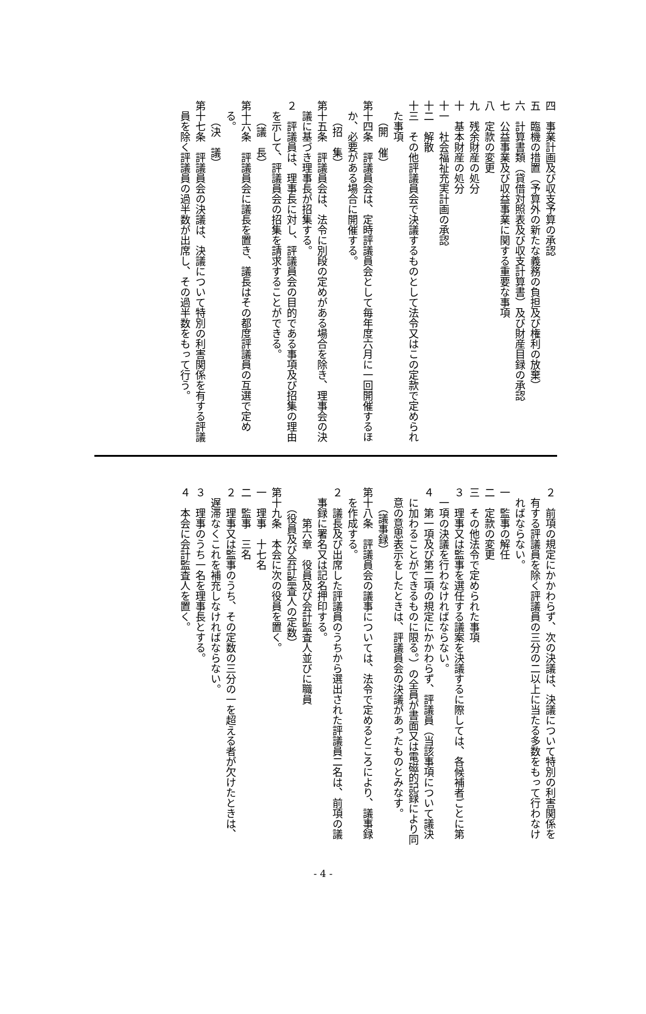四　事業計画及び収支予算の承認
五　臨機の措置（予算外の新たな義務の負担及び権利の放棄）
六　計算書類（貸借対照表及び収支計算書）及び財産目録の承認
七　公益事業及び収益事業に関する重要な事項
八　定款の変更
九　残余財産の処分
十　基本財産の処分
十一　社会福祉充実計画の承認
十二　解散
十三　その他評議員会で決議するものとして法令又はこの定款で定められた事項
（開　催）
第十四条　評議員会は、定時評議員会として毎年度六月に一回開催するほか、必要がある場合に開催する。
（招　集）
第十五条　評議員会は、法令に別段の定めがある場合を除き、理事会の決議に基づき理事長が招集する。
２　評議員は、理事長に対し、評議員会の目的である事項及び招集の理由を示して、評議員会の招集を請求することができる。
（議　長）
第十六条　評議員会に議長を置き、議長はその都度評議員の互選で定める。
（決　議）
第十七条　評議員会の決議は、決議について特別の利害関係を有する評議員を除く評議員の過半数が出席し、その過半数をもって行う。
２　前項の規定にかかわらず、次の決議は、決議について特別の利害関係を有する評議員を除く評議員の三分の二以上に当たる多数をもって行わなければならない。
一　監事の解任
二　定款の変更
三　その他法令で定められた事項
３　理事又は監事を選任する議案を決議するに際しては、各候補者ごとに第一項の決議を行わなければならない。
４　第一項及び第二項の規定にかかわらず、評議員（当該事項について議決に加わることができるものに限る。）の全員が書面又は電磁的記録により同意の意思表示をしたときは、評議員会の決議があったものとみなす。
（議事録）
第十八条　評議員会の議事については、法令で定めるところにより、議事録を作成する。
２　議長及び出席した評議員のうちから選出された評議員二名は、前項の議事録に署名又は記名押印する。
第六章　役員及び会計監査人並びに職員
（役員及び会計監査人の定数）
第十九条　本会に次の役員を置く。
一　理事　十七名
二　監事　三名
２　理事又は監事のうち、その定数の三分の一を超える者が欠けたときは、遅滞なくこれを補充しなければならない。
３　理事のうち一名を理事長とする。
４　本会に会計監査人を置く。
- 4 -